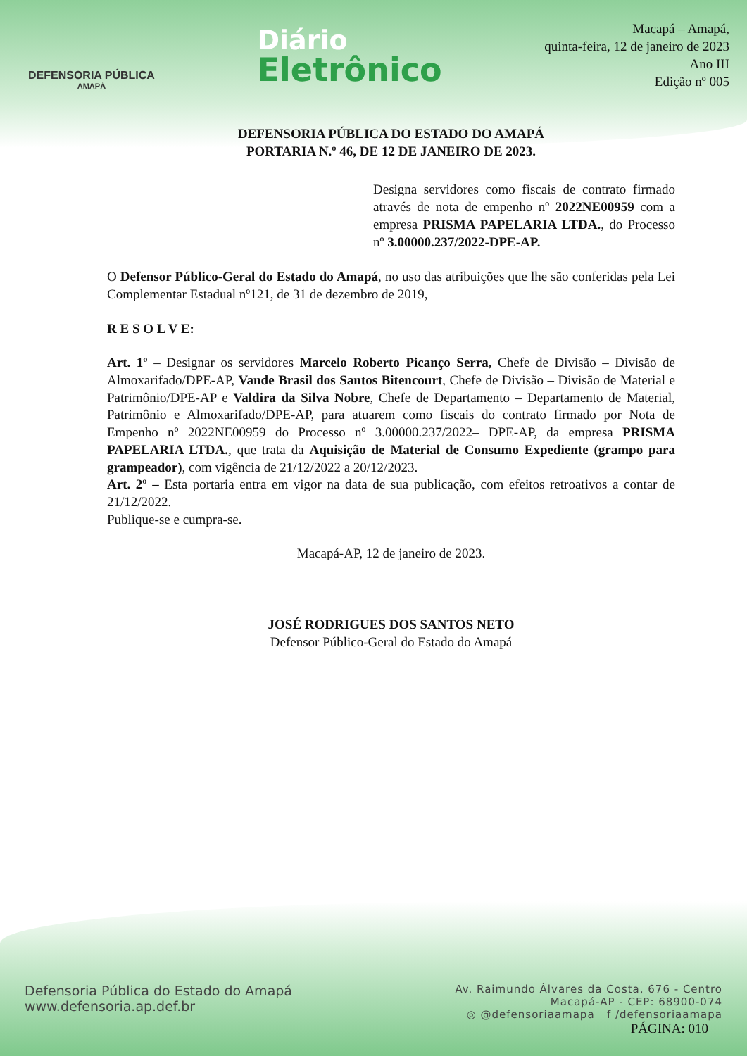DEFENSORIA PÚBLICA
AMAPÁ
Diário
Eletrônico
Macapá – Amapá,
quinta-feira, 12 de janeiro de 2023
Ano III
Edição nº 005
DEFENSORIA PÚBLICA DO ESTADO DO AMAPÁ
PORTARIA N.º 46, DE 12 DE JANEIRO DE 2023.
Designa servidores como fiscais de contrato firmado através de nota de empenho nº 2022NE00959 com a empresa PRISMA PAPELARIA LTDA., do Processo nº 3.00000.237/2022-DPE-AP.
O Defensor Público-Geral do Estado do Amapá, no uso das atribuições que lhe são conferidas pela Lei Complementar Estadual nº121, de 31 de dezembro de 2019,
R E S O L V E:
Art. 1º – Designar os servidores Marcelo Roberto Picanço Serra, Chefe de Divisão – Divisão de Almoxarifado/DPE-AP, Vande Brasil dos Santos Bitencourt, Chefe de Divisão – Divisão de Material e Patrimônio/DPE-AP e Valdira da Silva Nobre, Chefe de Departamento – Departamento de Material, Patrimônio e Almoxarifado/DPE-AP, para atuarem como fiscais do contrato firmado por Nota de Empenho nº 2022NE00959 do Processo nº 3.00000.237/2022– DPE-AP, da empresa PRISMA PAPELARIA LTDA., que trata da Aquisição de Material de Consumo Expediente (grampo para grampeador), com vigência de 21/12/2022 a 20/12/2023.
Art. 2º – Esta portaria entra em vigor na data de sua publicação, com efeitos retroativos a contar de 21/12/2022.
Publique-se e cumpra-se.
Macapá-AP, 12 de janeiro de 2023.
JOSÉ RODRIGUES DOS SANTOS NETO
Defensor Público-Geral do Estado do Amapá
Defensoria Pública do Estado do Amapá
www.defensoria.ap.def.br
Av. Raimundo Álvares da Costa, 676 - Centro
Macapá-AP - CEP: 68900-074
◎ @defensoriaamapa f /defensoriaamapa
PÁGINA: 010